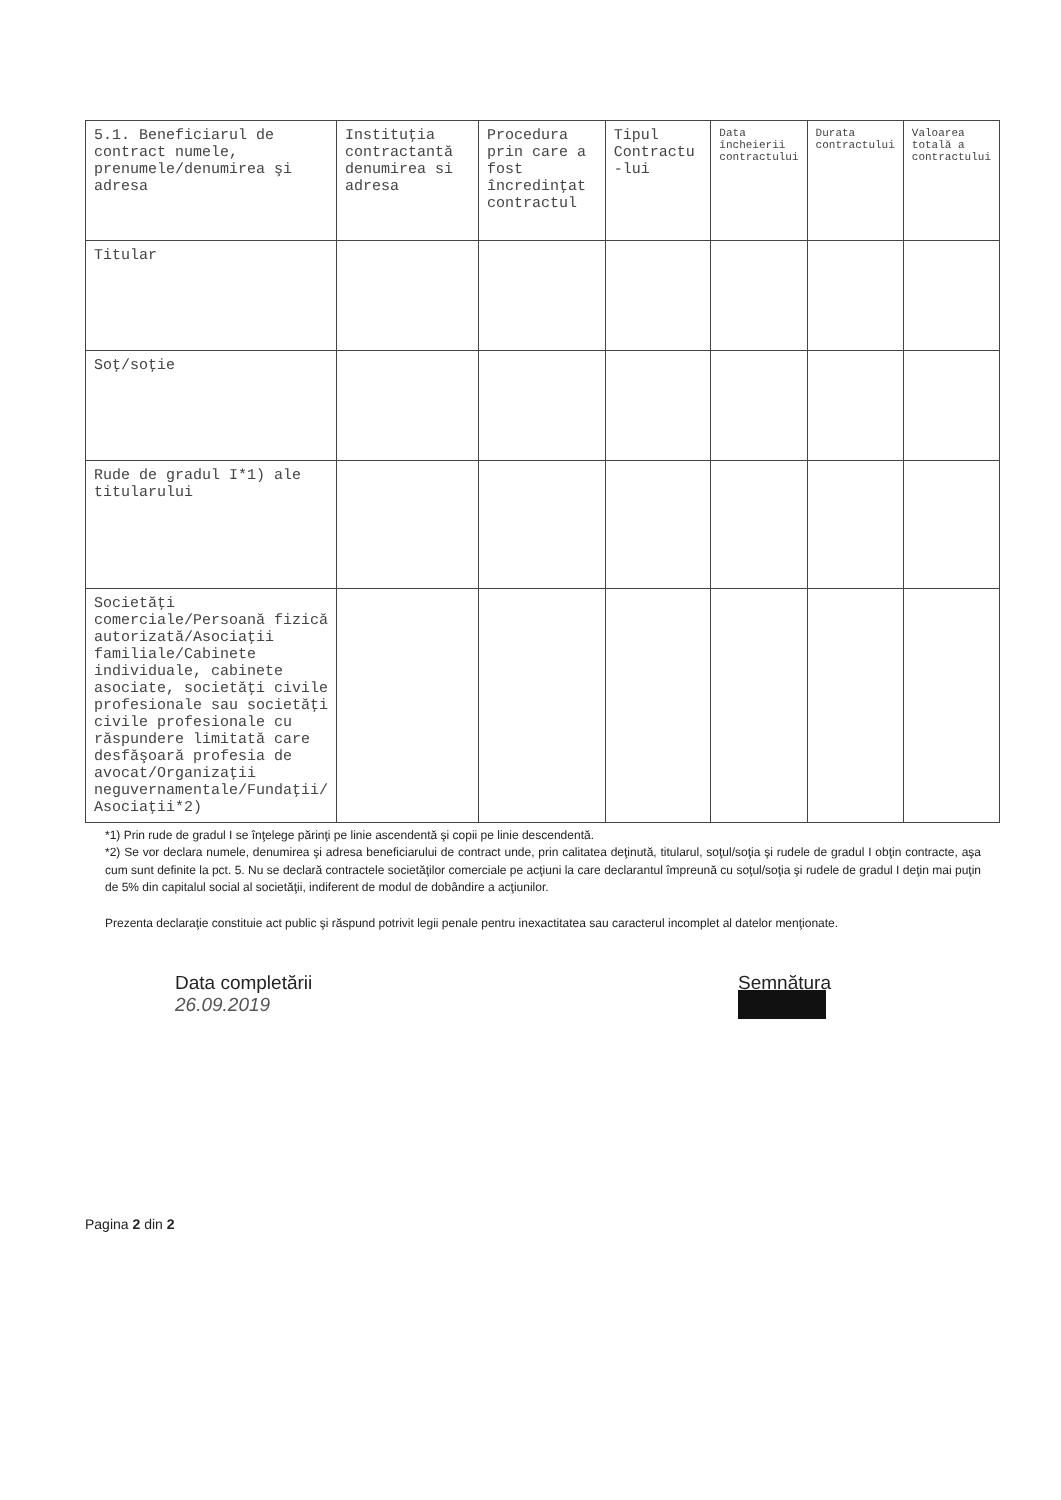| 5.1. Beneficiarul de contract numele, prenumele/denumirea şi adresa | Instituţia contractantă denumirea si adresa | Procedura prin care a fost încredinţat contractul | Tipul Contractu -lui | Data încheierii contractului | Durata contractului | Valoarea totală a contractului |
| --- | --- | --- | --- | --- | --- | --- |
| Titular | | | | | | |
| Soţ/soţie | | | | | | |
| Rude de gradul I*1) ale titularului | | | | | | |
| Societăţi comerciale/Persoană fizică autorizată/Asociaţii familiale/Cabinete individuale, cabinete asociate, societăţi civile profesionale sau societăţi civile profesionale cu răspundere limitată care desfăşoară profesia de avocat/Organizaţii neguvernamentale/Fundaţii/ Asociaţii*2) | | | | | | |
*1) Prin rude de gradul I se înţelege părinţi pe linie ascendentă şi copii pe linie descendentă.
*2) Se vor declara numele, denumirea şi adresa beneficiarului de contract unde, prin calitatea deţinută, titularul, soţul/soţia şi rudele de gradul I obţin contracte, aşa cum sunt definite la pct. 5. Nu se declară contractele societăţilor comerciale pe acţiuni la care declarantul împreună cu soţul/soţia şi rudele de gradul I deţin mai puţin de 5% din capitalul social al societăţii, indiferent de modul de dobândire a acţiunilor.
Prezenta declaraţie constituie act public şi răspund potrivit legii penale pentru inexactitatea sau caracterul incomplet al datelor menţionate.
Data completării
26.09.2019
Semnătura
Pagina 2 din 2